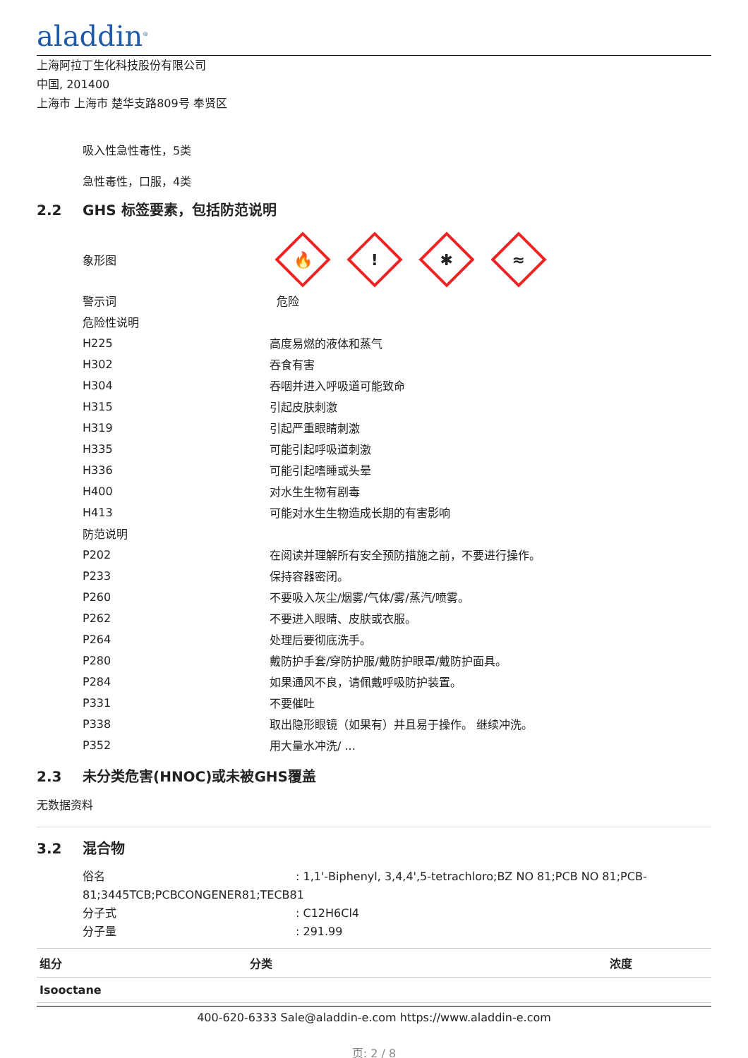aladdin<sup>®</sup>
上海阿拉丁生化科技股份有限公司
中国, 201400
上海市 上海市 楚华支路809号 奉贤区
吸入性急性毒性，5类
急性毒性，口服，4类
2.2 GHS 标签要素，包括防范说明
| 象形图 | 🔥 ! ✱ ≈ |
| 警示词 | 危险 |
| 危险性说明 | |
| H225 | 高度易燃的液体和蒸气 |
| H302 | 吞食有害 |
| H304 | 吞咽并进入呼吸道可能致命 |
| H315 | 引起皮肤刺激 |
| H319 | 引起严重眼睛刺激 |
| H335 | 可能引起呼吸道刺激 |
| H336 | 可能引起嗜睡或头晕 |
| H400 | 对水生生物有剧毒 |
| H413 | 可能对水生生物造成长期的有害影响 |
| 防范说明 | |
| P202 | 在阅读并理解所有安全预防措施之前，不要进行操作。 |
| P233 | 保持容器密闭。 |
| P260 | 不要吸入灰尘/烟雾/气体/雾/蒸汽/喷雾。 |
| P262 | 不要进入眼睛、皮肤或衣服。 |
| P264 | 处理后要彻底洗手。 |
| P280 | 戴防护手套/穿防护服/戴防护眼罩/戴防护面具。 |
| P284 | 如果通风不良，请佩戴呼吸防护装置。 |
| P331 | 不要催吐 |
| P338 | 取出隐形眼镜（如果有）并且易于操作。 继续冲洗。 |
| P352 | 用大量水冲洗/ ... |
2.3 未分类危害(HNOC)或未被GHS覆盖
无数据资料
3.2 混合物
俗名 : 1,1'-Biphenyl, 3,4,4',5-tetrachloro;BZ NO 81;PCB NO 81;PCB-81;3445TCB;PCBCONGENER81;TECB81
分子式 : C12H6Cl4
分子量 : 291.99
| 组分 | 分类 | 浓度 |
| --- | --- | --- |
| Isooctane | | |
400-620-6333 Sale@aladdin-e.com https://www.aladdin-e.com
页: 2 / 8